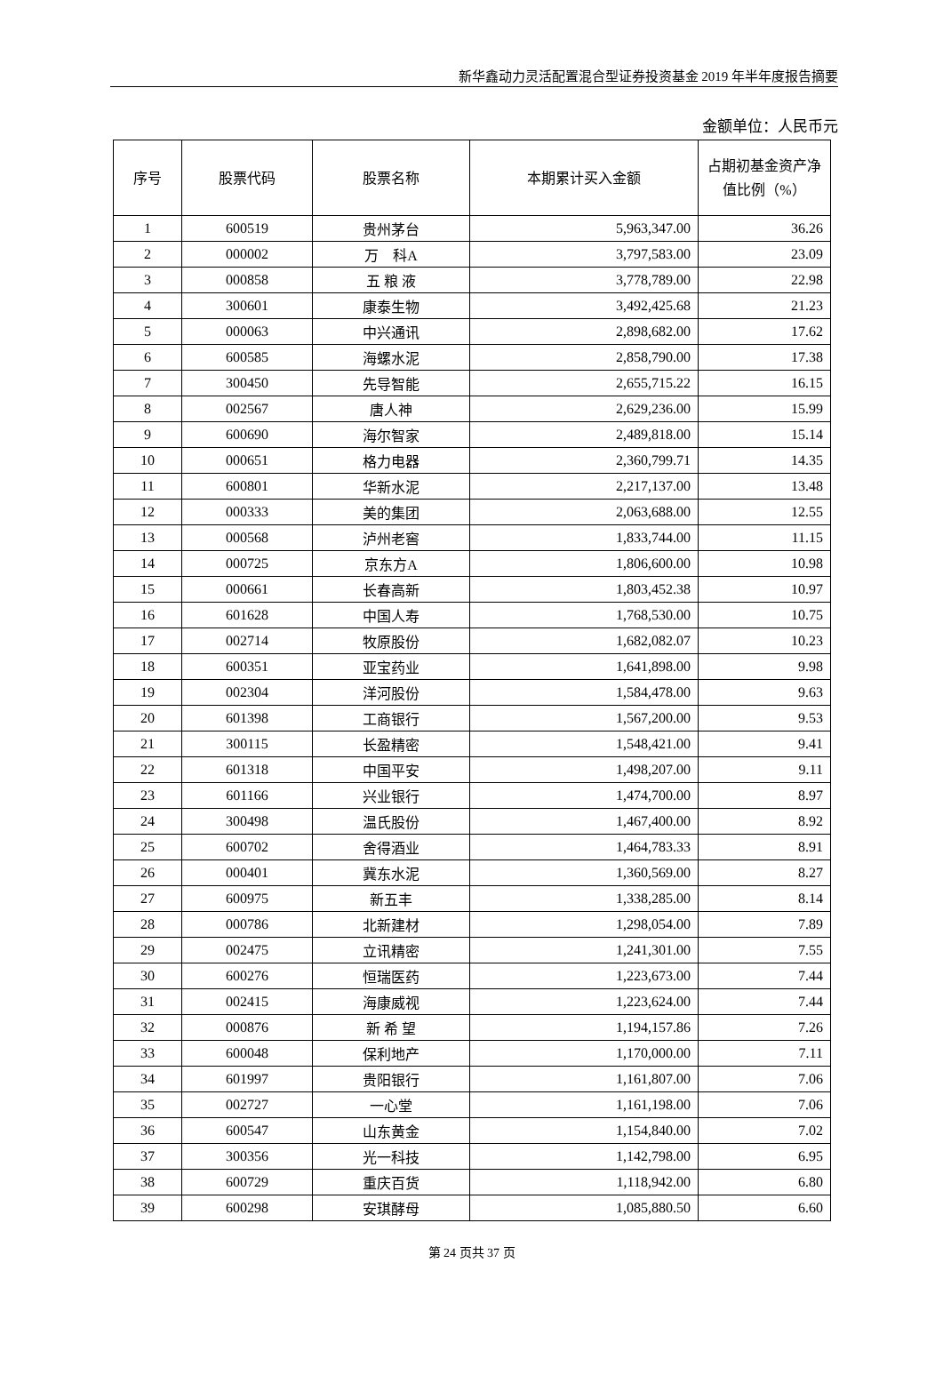新华鑫动力灵活配置混合型证券投资基金 2019 年半年度报告摘要
金额单位：人民币元
| 序号 | 股票代码 | 股票名称 | 本期累计买入金额 | 占期初基金资产净值比例（%） |
| --- | --- | --- | --- | --- |
| 1 | 600519 | 贵州茅台 | 5,963,347.00 | 36.26 |
| 2 | 000002 | 万 科A | 3,797,583.00 | 23.09 |
| 3 | 000858 | 五 粮 液 | 3,778,789.00 | 22.98 |
| 4 | 300601 | 康泰生物 | 3,492,425.68 | 21.23 |
| 5 | 000063 | 中兴通讯 | 2,898,682.00 | 17.62 |
| 6 | 600585 | 海螺水泥 | 2,858,790.00 | 17.38 |
| 7 | 300450 | 先导智能 | 2,655,715.22 | 16.15 |
| 8 | 002567 | 唐人神 | 2,629,236.00 | 15.99 |
| 9 | 600690 | 海尔智家 | 2,489,818.00 | 15.14 |
| 10 | 000651 | 格力电器 | 2,360,799.71 | 14.35 |
| 11 | 600801 | 华新水泥 | 2,217,137.00 | 13.48 |
| 12 | 000333 | 美的集团 | 2,063,688.00 | 12.55 |
| 13 | 000568 | 泸州老窖 | 1,833,744.00 | 11.15 |
| 14 | 000725 | 京东方A | 1,806,600.00 | 10.98 |
| 15 | 000661 | 长春高新 | 1,803,452.38 | 10.97 |
| 16 | 601628 | 中国人寿 | 1,768,530.00 | 10.75 |
| 17 | 002714 | 牧原股份 | 1,682,082.07 | 10.23 |
| 18 | 600351 | 亚宝药业 | 1,641,898.00 | 9.98 |
| 19 | 002304 | 洋河股份 | 1,584,478.00 | 9.63 |
| 20 | 601398 | 工商银行 | 1,567,200.00 | 9.53 |
| 21 | 300115 | 长盈精密 | 1,548,421.00 | 9.41 |
| 22 | 601318 | 中国平安 | 1,498,207.00 | 9.11 |
| 23 | 601166 | 兴业银行 | 1,474,700.00 | 8.97 |
| 24 | 300498 | 温氏股份 | 1,467,400.00 | 8.92 |
| 25 | 600702 | 舍得酒业 | 1,464,783.33 | 8.91 |
| 26 | 000401 | 冀东水泥 | 1,360,569.00 | 8.27 |
| 27 | 600975 | 新五丰 | 1,338,285.00 | 8.14 |
| 28 | 000786 | 北新建材 | 1,298,054.00 | 7.89 |
| 29 | 002475 | 立讯精密 | 1,241,301.00 | 7.55 |
| 30 | 600276 | 恒瑞医药 | 1,223,673.00 | 7.44 |
| 31 | 002415 | 海康威视 | 1,223,624.00 | 7.44 |
| 32 | 000876 | 新 希 望 | 1,194,157.86 | 7.26 |
| 33 | 600048 | 保利地产 | 1,170,000.00 | 7.11 |
| 34 | 601997 | 贵阳银行 | 1,161,807.00 | 7.06 |
| 35 | 002727 | 一心堂 | 1,161,198.00 | 7.06 |
| 36 | 600547 | 山东黄金 | 1,154,840.00 | 7.02 |
| 37 | 300356 | 光一科技 | 1,142,798.00 | 6.95 |
| 38 | 600729 | 重庆百货 | 1,118,942.00 | 6.80 |
| 39 | 600298 | 安琪酵母 | 1,085,880.50 | 6.60 |
第 24 页共 37 页